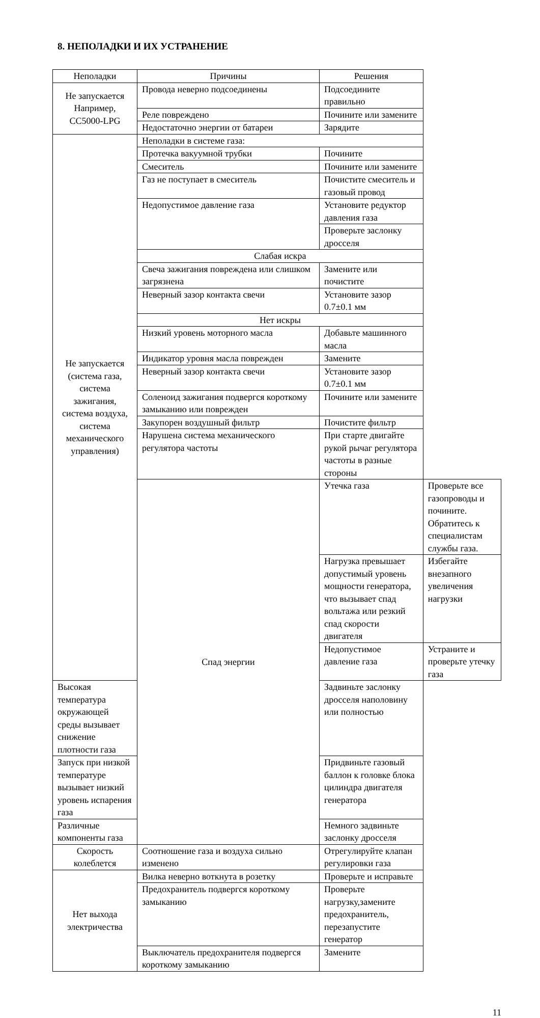8. НЕПОЛАДКИ И ИХ УСТРАНЕНИЕ
| Неполадки | Причины | Решения | |
| --- | --- | --- | --- |
| Не запускается Например, CC5000-LPG | Провода неверно подсоединены | Подсоедините правильно | |
| | Реле повреждено | Почините или замените | |
| | Недостаточно энергии от батареи | Зарядите | |
| Не запускается (система газа, система зажигания, система воздуха, система механического управления) | Неполадки в системе газа: | | |
| | Протечка вакуумной трубки | Почините | |
| | Смеситель | Почините или замените | |
| | Газ не поступает в смеситель | Почистите смеситель и газовый провод | |
| | Недопустимое давление газа | Установите редуктор давления газа | |
| | | Проверьте заслонку дросселя | |
| | Слабая искра | | |
| | Свеча зажигания повреждена или слишком загрязнена | Замените или почистите | |
| | Неверный зазор контакта свечи | Установите зазор 0.7±0.1 мм | |
| | Нет искры | | |
| | Низкий уровень моторного масла | Добавьте машинного масла | |
| | Индикатор уровня масла поврежден | Замените | |
| | Неверный зазор контакта свечи | Установите зазор 0.7±0.1 мм | |
| | Соленоид зажигания подвергся короткому замыканию или поврежден | Почините или замените | |
| | Закупорен воздушный фильтр | Почистите фильтр | |
| | Нарушена система механического регулятора частоты | При старте двигайте рукой рычаг регулятора частоты в разные стороны | |
| | Спад энергии | Утечка газа | Проверьте все газопроводы и почините. Обратитесь к специалистам службы газа. |
| | | Нагрузка превышает допустимый уровень мощности генератора, что вызывает спад вольтажа или резкий спад скорости двигателя | Избегайте внезапного увеличения нагрузки |
| | | Недопустимое давление газа | Устраните и проверьте утечку газа |
| Высокая температура окружающей среды вызывает снижение плотности газа | | Задвиньте заслонку дросселя наполовину или полностью | |
| Запуск при низкой температуре вызывает низкий уровень испарения газа | | Придвиньте газовый баллон к головке блока цилиндра двигателя генератора | |
| Различные компоненты газа | | Немного задвиньте заслонку дросселя | |
| Скорость колеблется | Соотношение газа и воздуха сильно изменено | Отрегулируйте клапан регулировки газа | |
| Нет выхода электричества | Вилка неверно воткнута в розетку | Проверьте и исправьте | |
| | Предохранитель подвергся короткому замыканию | Проверьте нагрузку,замените предохранитель, перезапустите генератор | |
| | Выключатель предохранителя подвергся короткому замыканию | Замените | |
11